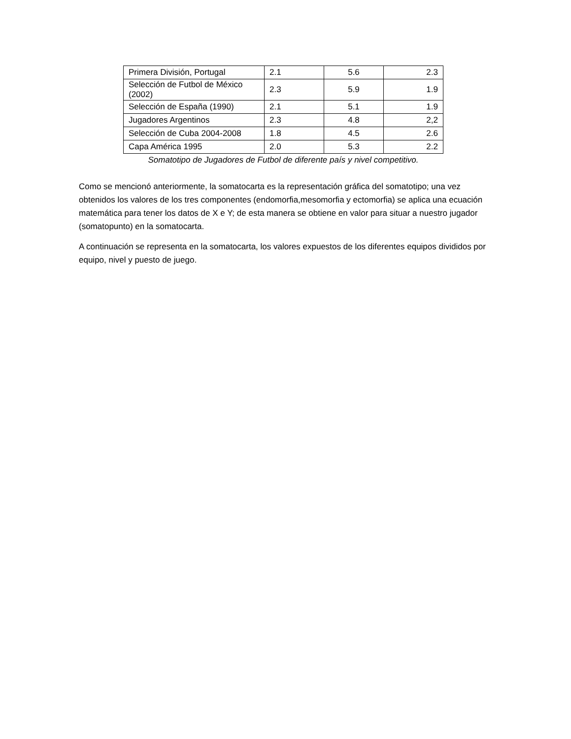| Primera División, Portugal | 2.1 | 5.6 | 2.3 |
| Selección de Futbol de México (2002) | 2.3 | 5.9 | 1.9 |
| Selección de España (1990) | 2.1 | 5.1 | 1.9 |
| Jugadores Argentinos | 2.3 | 4.8 | 2,2 |
| Selección de Cuba 2004-2008 | 1.8 | 4.5 | 2.6 |
| Capa América 1995 | 2.0 | 5.3 | 2.2 |
Somatotipo de Jugadores de Futbol de diferente país y nivel competitivo.
Como se mencionó anteriormente, la somatocarta es la representación gráfica del somatotipo; una vez obtenidos los valores de los tres componentes (endomorfia,mesomorfia y ectomorfia) se aplica una ecuación matemática para tener los datos de X e Y; de esta manera se obtiene en valor para situar a nuestro jugador (somatopunto) en la somatocarta.
A continuación se representa en la somatocarta, los valores expuestos de los diferentes equipos divididos por equipo, nivel y puesto de juego.